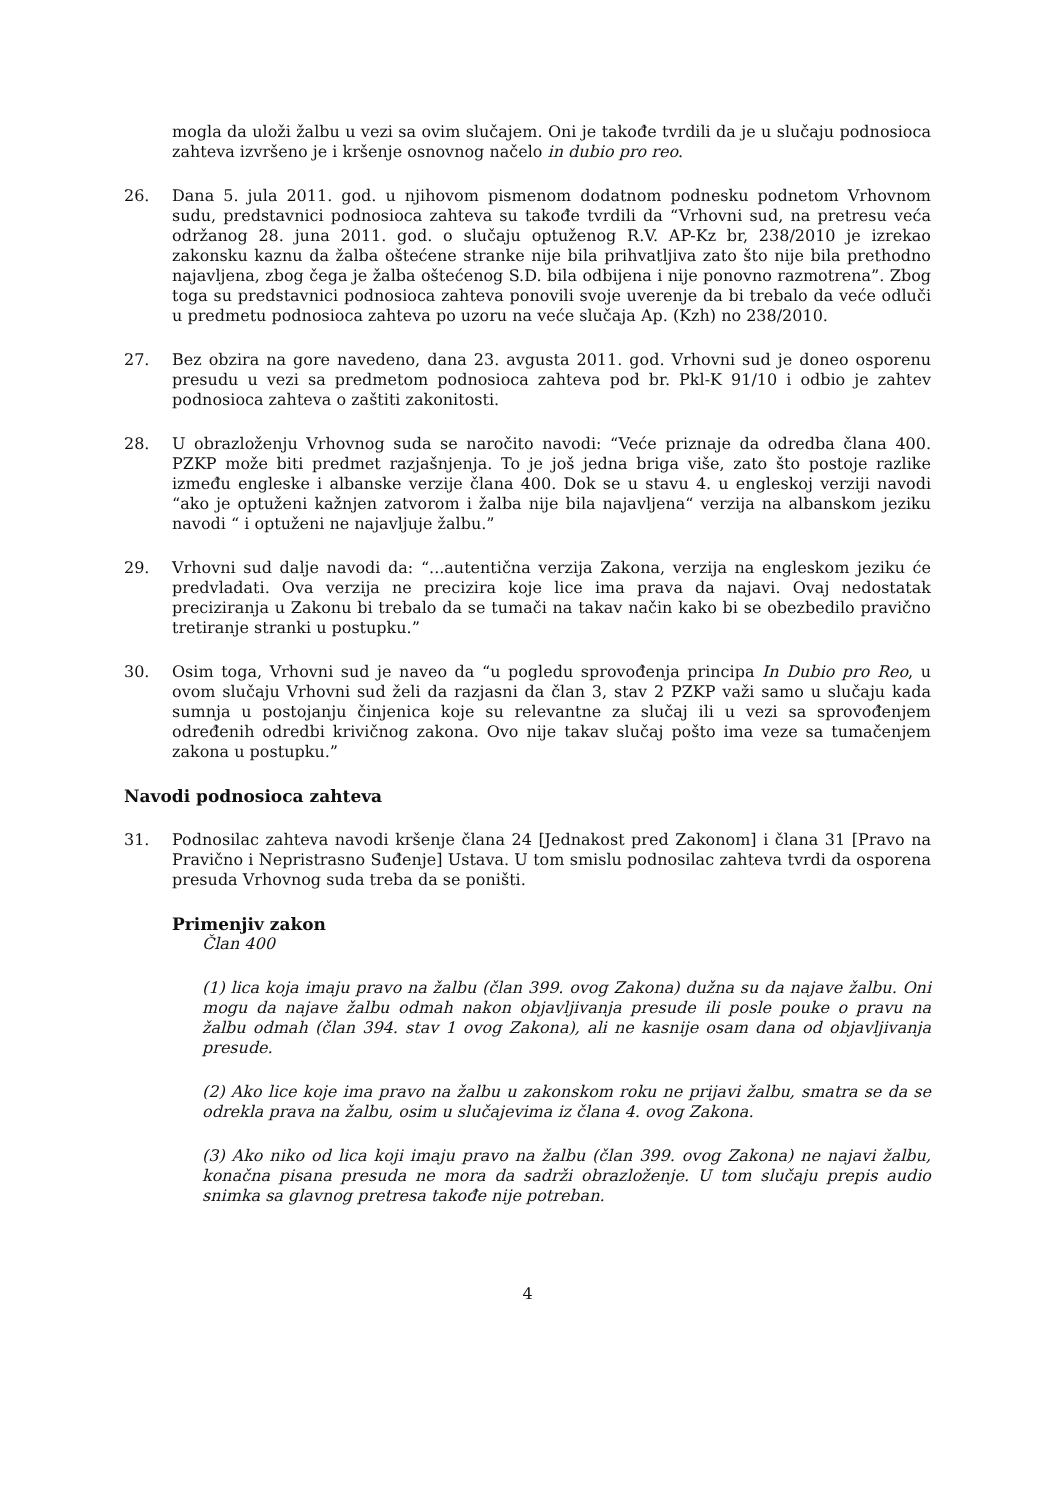mogla da uloži žalbu u vezi sa ovim slučajem. Oni je takođe tvrdili da je u slučaju podnosioca zahteva izvršeno je i kršenje osnovnog načelo in dubio pro reo.
26. Dana 5. jula 2011. god. u njihovom pismenom dodatnom podnesku podnetom Vrhovnom sudu, predstavnici podnosioca zahteva su takođe tvrdili da “Vrhovni sud, na pretresu veća održanog 28. juna 2011. god. o slučaju optuženog R.V. AP-Kz br, 238/2010 je izrekao zakonsku kaznu da žalba oštećene stranke nije bila prihvatljiva zato što nije bila prethodno najavljena, zbog čega je žalba oštećenog S.D. bila odbijena i nije ponovno razmotrena”. Zbog toga su predstavnici podnosioca zahteva ponovili svoje uverenje da bi trebalo da veće odluči u predmetu podnosioca zahteva po uzoru na veće slučaja Ap. (Kzh) no 238/2010.
27. Bez obzira na gore navedeno, dana 23. avgusta 2011. god. Vrhovni sud je doneo osporenu presudu u vezi sa predmetom podnosioca zahteva pod br. Pkl-K 91/10 i odbio je zahtev podnosioca zahteva o zaštiti zakonitosti.
28. U obrazloženju Vrhovnog suda se naročito navodi: “Veće priznaje da odredba člana 400. PZKP može biti predmet razjašnjenja. To je još jedna briga više, zato što postoje razlike između engleske i albanske verzije člana 400. Dok se u stavu 4. u engleskoj verziji navodi “ako je optuženi kažnjen zatvorom i žalba nije bila najavljena“ verzija na albanskom jeziku navodi “ i optuženi ne najavljuje žalbu.”
29. Vrhovni sud dalje navodi da: “...autentična verzija Zakona, verzija na engleskom jeziku će predvladati. Ova verzija ne precizira koje lice ima prava da najavi. Ovaj nedostatak preciziranja u Zakonu bi trebalo da se tumači na takav način kako bi se obezbedilo pravično tretiranje stranki u postupku.”
30. Osim toga, Vrhovni sud je naveo da “u pogledu sprovođenja principa In Dubio pro Reo, u ovom slučaju Vrhovni sud želi da razjasni da član 3, stav 2 PZKP važi samo u slučaju kada sumnja u postojanju činjenica koje su relevantne za slučaj ili u vezi sa sprovođenjem određenih odredbi krivičnog zakona. Ovo nije takav slučaj pošto ima veze sa tumačenjem zakona u postupku.”
Navodi podnosioca zahteva
31. Podnosilac zahteva navodi kršenje člana 24 [Jednakost pred Zakonom] i člana 31 [Pravo na Pravično i Nepristrasno Suđenje] Ustava. U tom smislu podnosilac zahteva tvrdi da osporena presuda Vrhovnog suda treba da se poništi.
Primenjiv zakon
Član 400
(1) lica koja imaju pravo na žalbu (član 399. ovog Zakona) dužna su da najave žalbu. Oni mogu da najave žalbu odmah nakon objavljivanja presude ili posle pouke o pravu na žalbu odmah (član 394. stav 1 ovog Zakona), ali ne kasnije osam dana od objavljivanja presude.
(2) Ako lice koje ima pravo na žalbu u zakonskom roku ne prijavi žalbu, smatra se da se odrekla prava na žalbu, osim u slučajevima iz člana 4. ovog Zakona.
(3) Ako niko od lica koji imaju pravo na žalbu (član 399. ovog Zakona) ne najavi žalbu, konačna pisana presuda ne mora da sadrži obrazloženje. U tom slučaju prepis audio snimka sa glavnog pretresa takođe nije potreban.
4